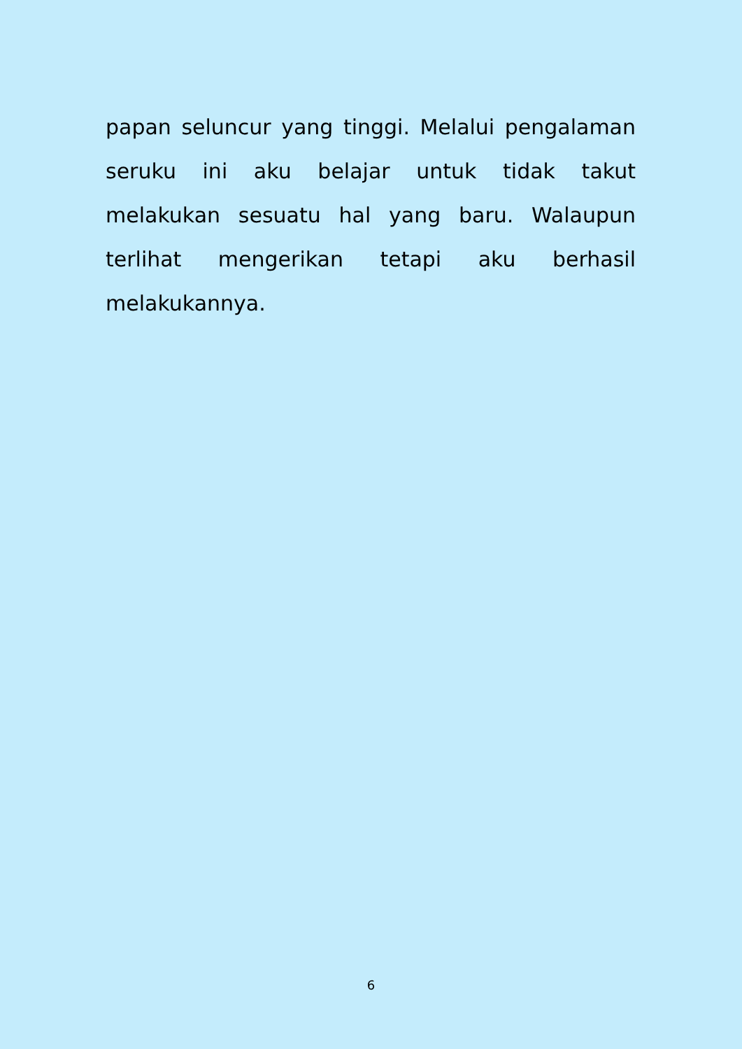papan seluncur yang tinggi. Melalui pengalaman seruku ini aku belajar untuk tidak takut melakukan sesuatu hal yang baru. Walaupun terlihat mengerikan tetapi aku berhasil melakukannya.
6